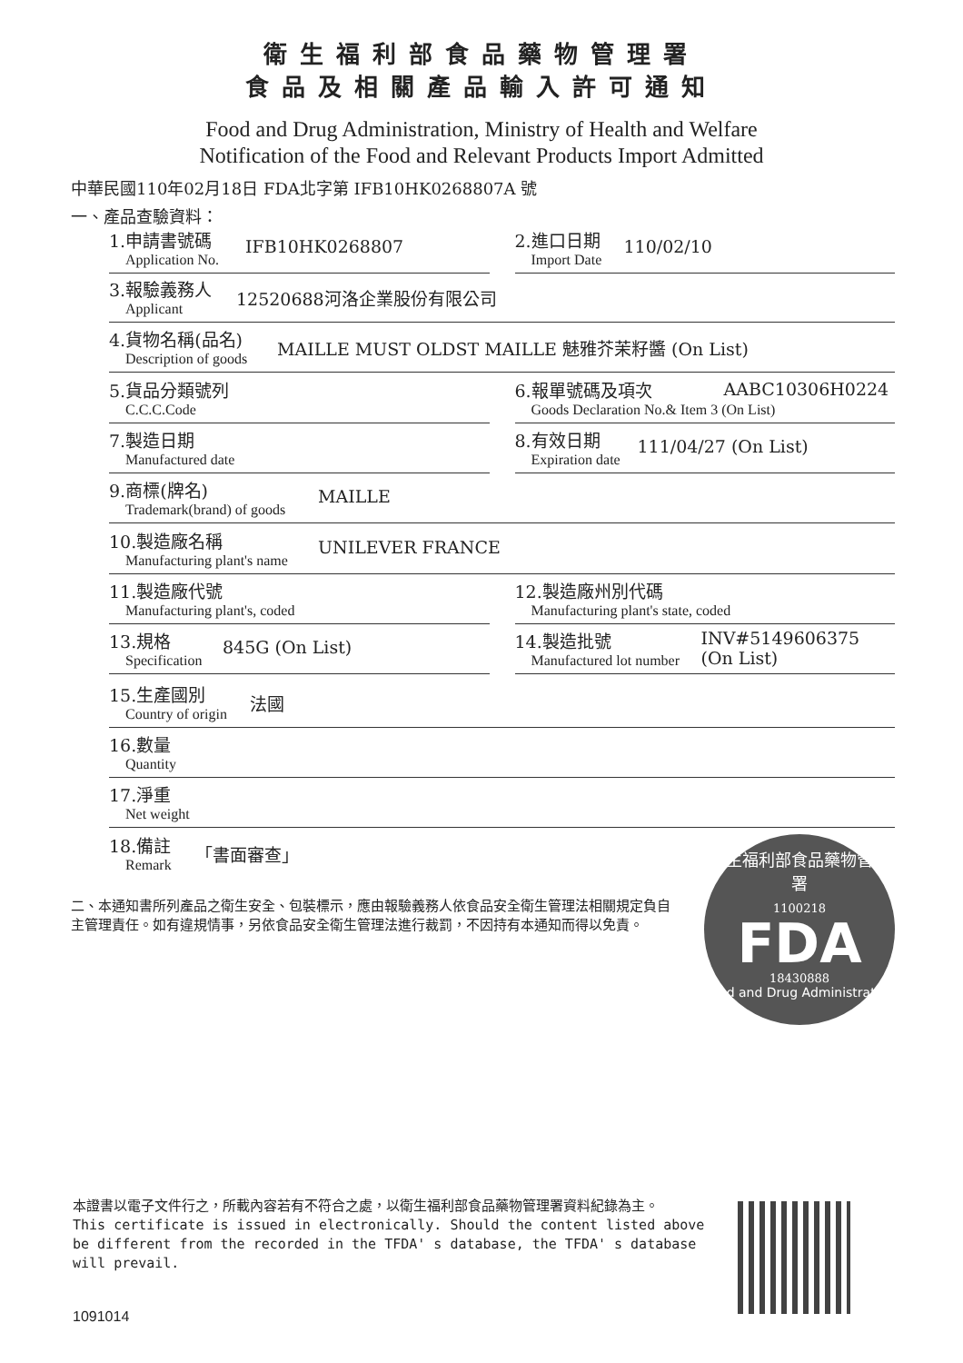衛生福利部食品藥物管理署
食品及相關產品輸入許可通知
Food and Drug Administration, Ministry of Health and Welfare
Notification of the Food and Relevant Products Import Admitted
中華民國110年02月18日 FDA北字第 IFB10HK0268807A 號
一、產品查驗資料：
1.申請書號碼
Application No.
IFB10HK0268807
2.進口日期
Import Date
110/02/10
3.報驗義務人
Applicant
12520688河洛企業股份有限公司
4.貨物名稱(品名)
Description of goods
MAILLE MUST OLDST MAILLE 魅雅芥茉籽醬 (On List)
5.貨品分類號列
C.C.C.Code
6.報單號碼及項次
Goods Declaration No.& Item 3 (On List)
AABC10306H0224
7.製造日期
Manufactured date
8.有效日期
Expiration date
111/04/27 (On List)
9.商標(牌名)
Trademark(brand) of goods
MAILLE
10.製造廠名稱
Manufacturing plant's name
UNILEVER FRANCE
11.製造廠代號
Manufacturing plant's, coded
12.製造廠州別代碼
Manufacturing plant's state, coded
13.規格
Specification
845G (On List)
14.製造批號
Manufactured lot number
INV#5149606375 (On List)
15.生產國別
Country of origin
法國
16.數量
Quantity
17.淨重
Net weight
18.備註
Remark
「書面審查」
二、本通知書所列產品之衛生安全、包裝標示，應由報驗義務人依食品安全衛生管理法相關規定負自主管理責任。如有違規情事，另依食品安全衛生管理法進行裁罰，不因持有本通知而得以免責。
衛生福利部食品藥物管理署
1100218
FDA
18430888
Food and Drug Administration
本證書以電子文件行之，所載內容若有不符合之處，以衛生福利部食品藥物管理署資料紀錄為主。
This certificate is issued in electronically. Should the content listed above be different from the recorded in the TFDA' s database, the TFDA' s database will prevail.
1091014